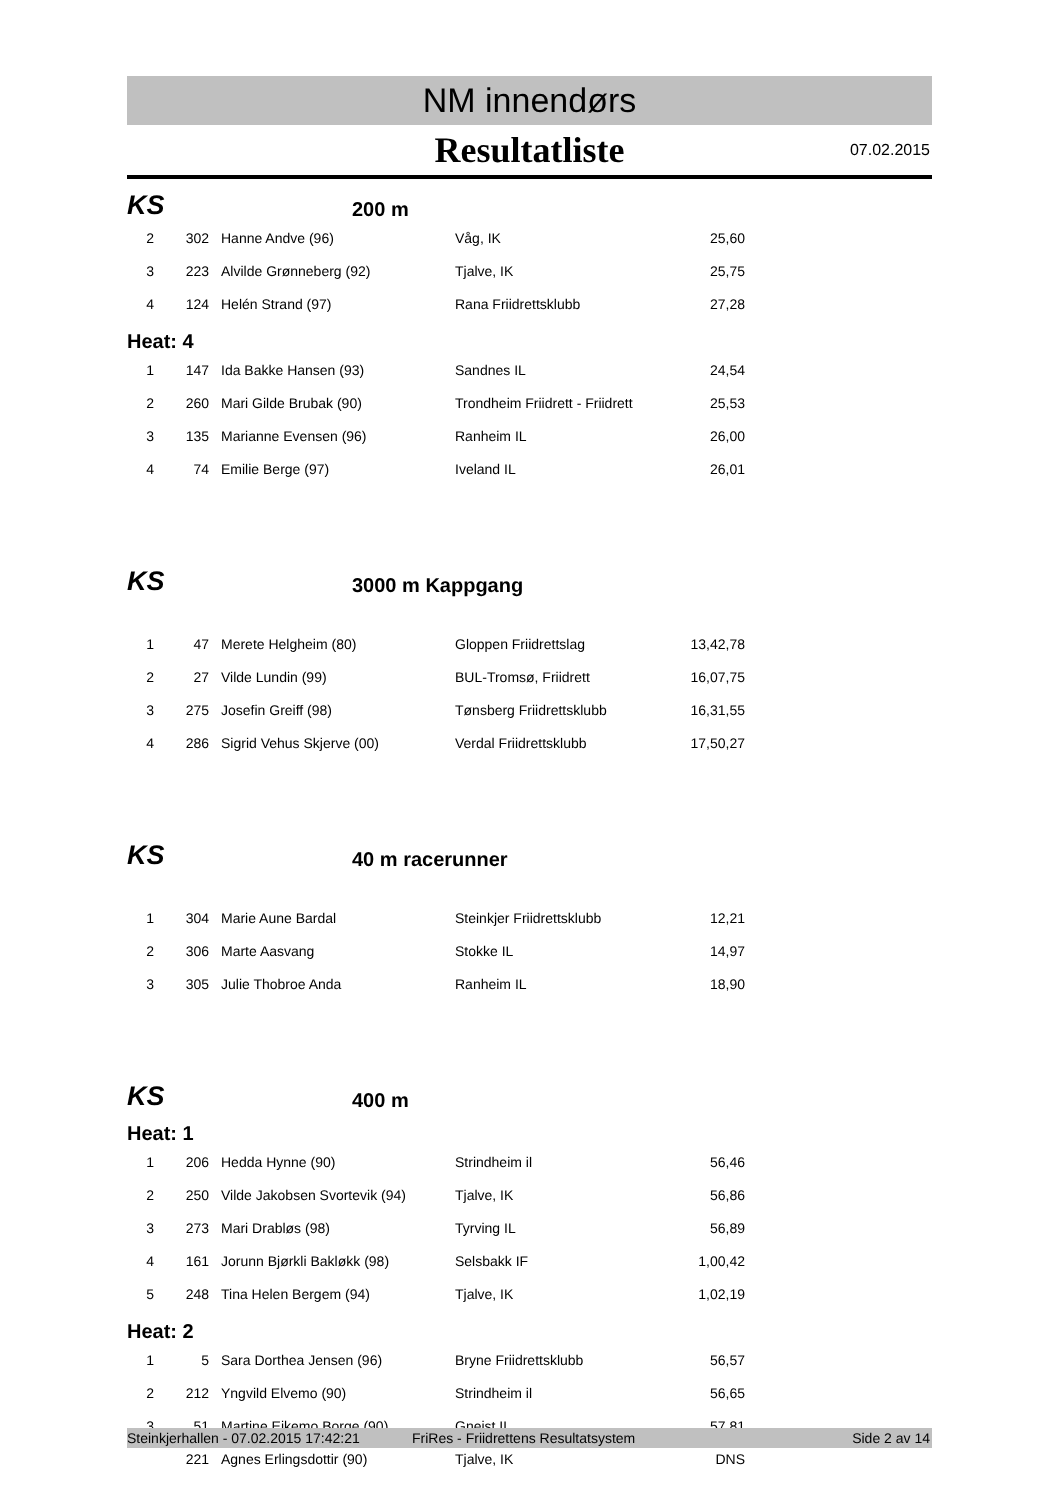NM innendørs
Resultatliste 07.02.2015
KS
200 m
| 2 | 302 | Hanne Andve (96) | Våg, IK | 25,60 |
| 3 | 223 | Alvilde Grønneberg (92) | Tjalve, IK | 25,75 |
| 4 | 124 | Helén Strand (97) | Rana Friidrettsklubb | 27,28 |
Heat: 4
| 1 | 147 | Ida Bakke Hansen (93) | Sandnes IL | 24,54 |
| 2 | 260 | Mari Gilde Brubak (90) | Trondheim Friidrett - Friidrett | 25,53 |
| 3 | 135 | Marianne Evensen (96) | Ranheim IL | 26,00 |
| 4 | 74 | Emilie Berge (97) | Iveland IL | 26,01 |
KS
3000 m Kappgang
| 1 | 47 | Merete Helgheim (80) | Gloppen Friidrettslag | 13,42,78 |
| 2 | 27 | Vilde Lundin (99) | BUL-Tromsø, Friidrett | 16,07,75 |
| 3 | 275 | Josefin Greiff (98) | Tønsberg Friidrettsklubb | 16,31,55 |
| 4 | 286 | Sigrid Vehus Skjerve (00) | Verdal Friidrettsklubb | 17,50,27 |
KS
40 m racerunner
| 1 | 304 | Marie Aune Bardal | Steinkjer Friidrettsklubb | 12,21 |
| 2 | 306 | Marte Aasvang | Stokke IL | 14,97 |
| 3 | 305 | Julie Thobroe Anda | Ranheim IL | 18,90 |
KS
400 m
Heat: 1
| 1 | 206 | Hedda Hynne (90) | Strindheim il | 56,46 |
| 2 | 250 | Vilde Jakobsen Svortevik (94) | Tjalve, IK | 56,86 |
| 3 | 273 | Mari Drabløs (98) | Tyrving IL | 56,89 |
| 4 | 161 | Jorunn Bjørkli Bakløkk (98) | Selsbakk IF | 1,00,42 |
| 5 | 248 | Tina Helen Bergem (94) | Tjalve, IK | 1,02,19 |
Heat: 2
| 1 | 5 | Sara Dorthea Jensen (96) | Bryne Friidrettsklubb | 56,57 |
| 2 | 212 | Yngvild Elvemo (90) | Strindheim il | 56,65 |
| 3 | 51 | Martine Eikemo Borge (90) | Gneist,IL | 57,81 |
| | 221 | Agnes Erlingsdottir (90) | Tjalve, IK | DNS |
Steinkjerhallen - 07.02.2015 17:42:21 FriRes - Friidrettens Resultatsystem Side 2 av 14